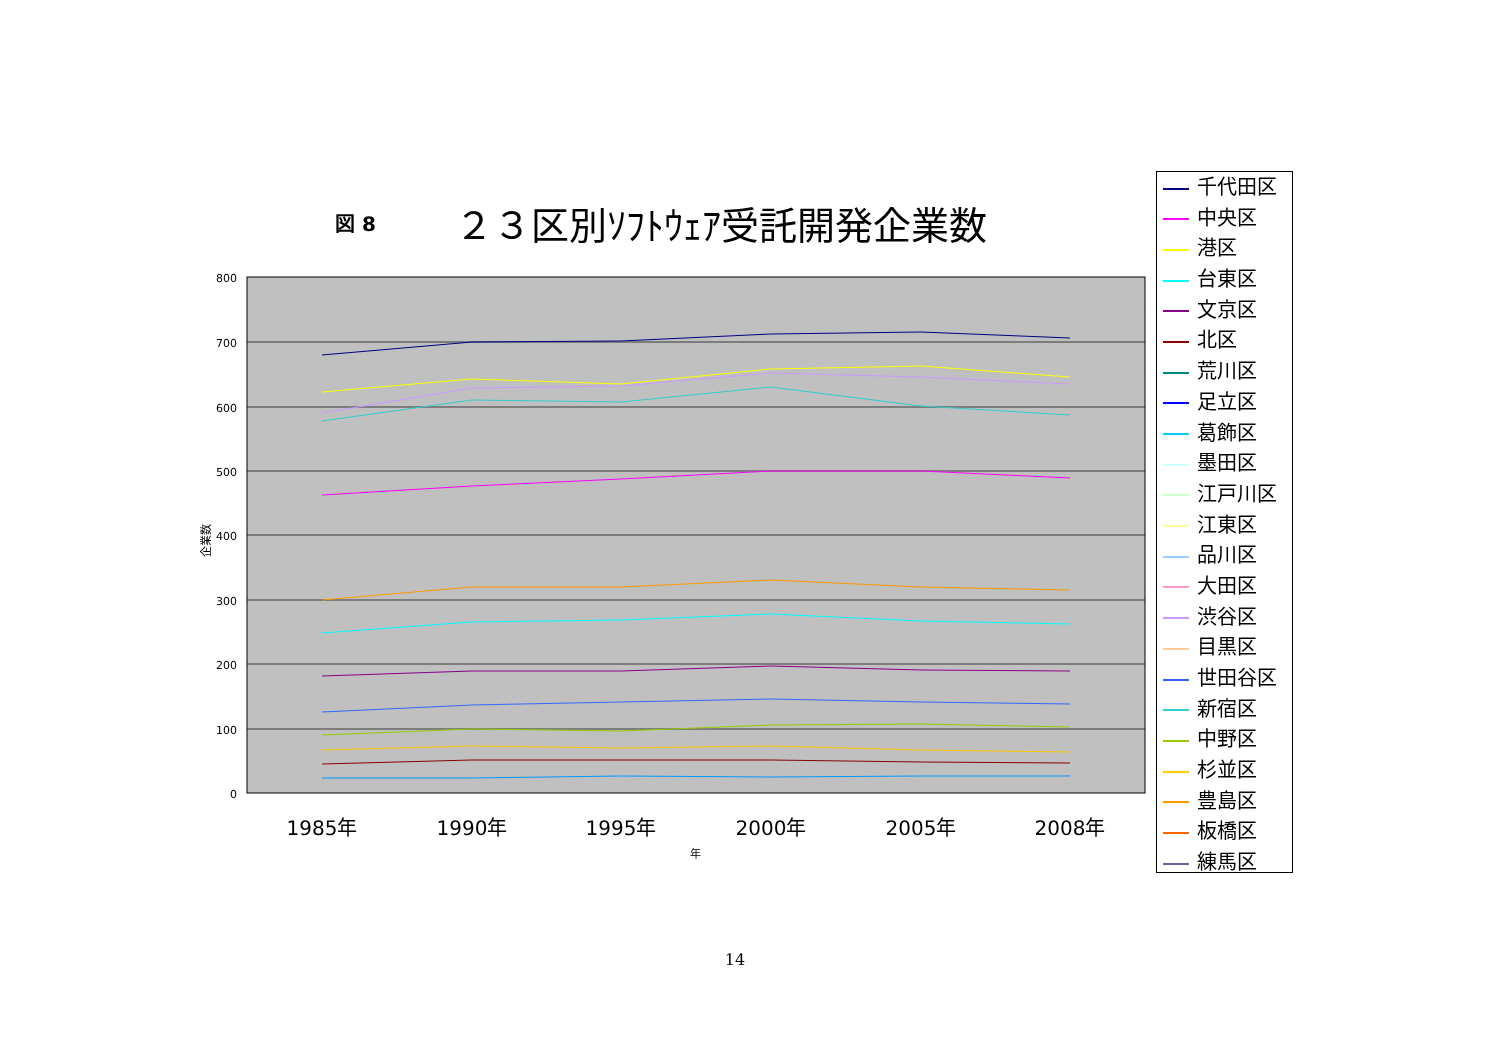図 8 ２３区別ｿﾌﾄｳｪｱ受託開発企業数
800
700
600
500
400
300
200
100
0
1985年
1990年
1995年
2000年
2005年
2008年
年
企業数
千代田区
中央区
港区
台東区
文京区
北区
荒川区
足立区
葛飾区
墨田区
江戸川区
江東区
品川区
大田区
渋谷区
目黒区
世田谷区
新宿区
中野区
杉並区
豊島区
板橋区
練馬区
14